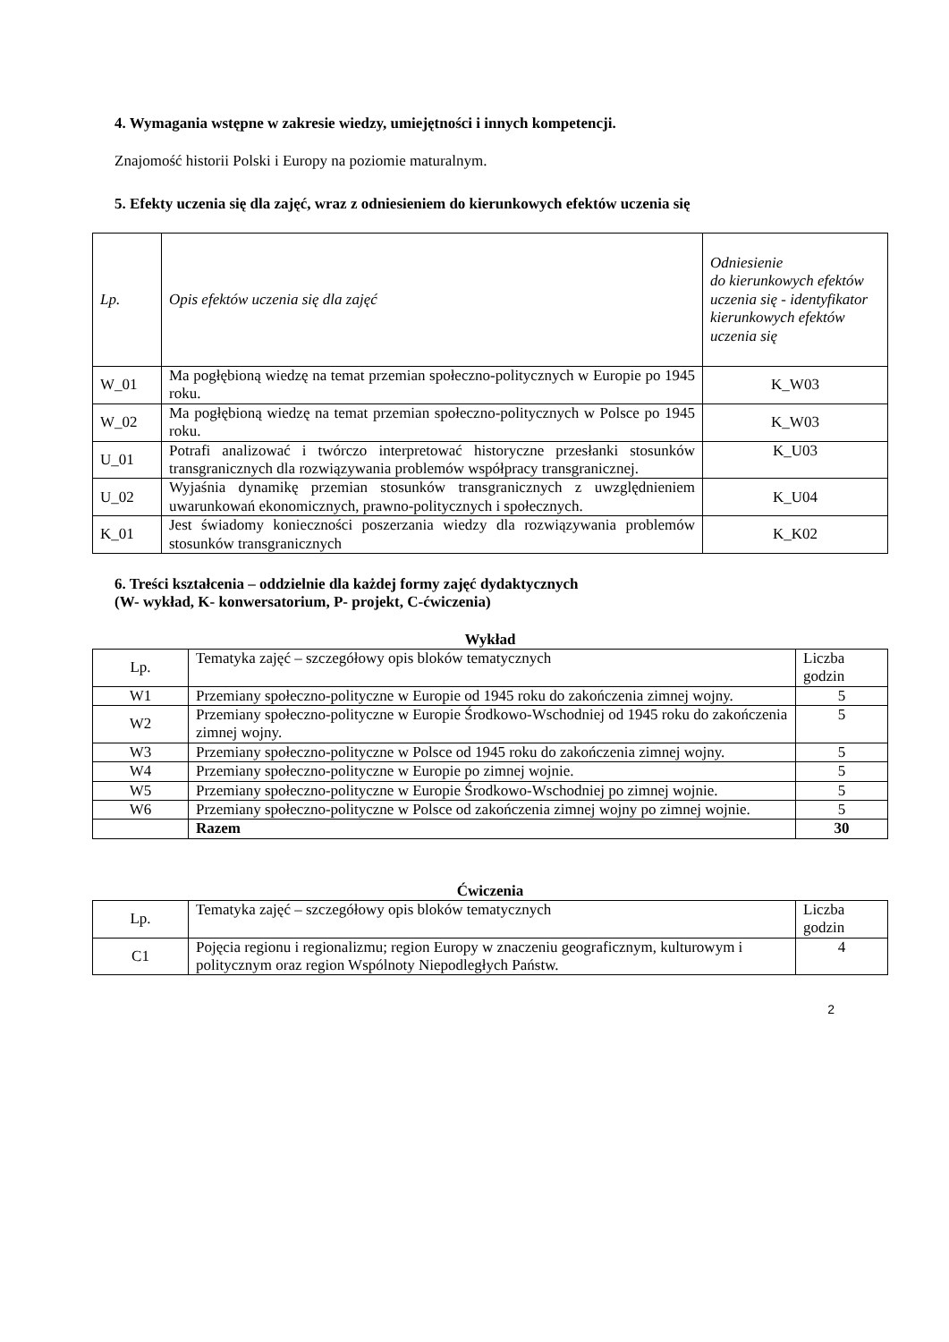4. Wymagania wstępne w zakresie wiedzy, umiejętności i innych kompetencji.
Znajomość historii Polski i Europy na poziomie maturalnym.
5. Efekty uczenia się dla zajęć, wraz z odniesieniem do kierunkowych efektów uczenia się
| Lp. | Opis efektów uczenia się dla zajęć | Odniesienie do kierunkowych efektów uczenia się - identyfikator kierunkowych efektów uczenia się |
| --- | --- | --- |
| W_01 | Ma pogłębioną wiedzę na temat przemian społeczno-politycznych w Europie po 1945 roku. | K_W03 |
| W_02 | Ma pogłębioną wiedzę na temat przemian społeczno-politycznych w Polsce po 1945 roku. | K_W03 |
| U_01 | Potrafi analizować i twórczo interpretować historyczne przesłanki stosunków transgranicznych dla rozwiązywania problemów współpracy transgranicznej. | K_U03 |
| U_02 | Wyjaśnia dynamikę przemian stosunków transgranicznych z uwzględnieniem uwarunkowań ekonomicznych, prawno-politycznych i społecznych. | K_U04 |
| K_01 | Jest świadomy konieczności poszerzania wiedzy dla rozwiązywania problemów stosunków transgranicznych | K_K02 |
6. Treści kształcenia – oddzielnie dla każdej formy zajęć dydaktycznych
(W- wykład, K- konwersatorium, P- projekt, C-ćwiczenia)
Wykład
| Lp. | Tematyka zajęć – szczegółowy opis bloków tematycznych | Liczba godzin |
| W1 | Przemiany społeczno-polityczne w Europie od 1945 roku do zakończenia zimnej wojny. | 5 |
| W2 | Przemiany społeczno-polityczne w Europie Środkowo-Wschodniej od 1945 roku do zakończenia zimnej wojny. | 5 |
| W3 | Przemiany społeczno-polityczne w Polsce od 1945 roku do zakończenia zimnej wojny. | 5 |
| W4 | Przemiany społeczno-polityczne w Europie po zimnej wojnie. | 5 |
| W5 | Przemiany społeczno-polityczne w Europie Środkowo-Wschodniej po zimnej wojnie. | 5 |
| W6 | Przemiany społeczno-polityczne w Polsce od zakończenia zimnej wojny po zimnej wojnie. | 5 |
| | Razem | 30 |
Ćwiczenia
| Lp. | Tematyka zajęć – szczegółowy opis bloków tematycznych | Liczba godzin |
| C1 | Pojęcia regionu i regionalizmu; region Europy w znaczeniu geograficznym, kulturowym i politycznym oraz region Wspólnoty Niepodległych Państw. | 4 |
2